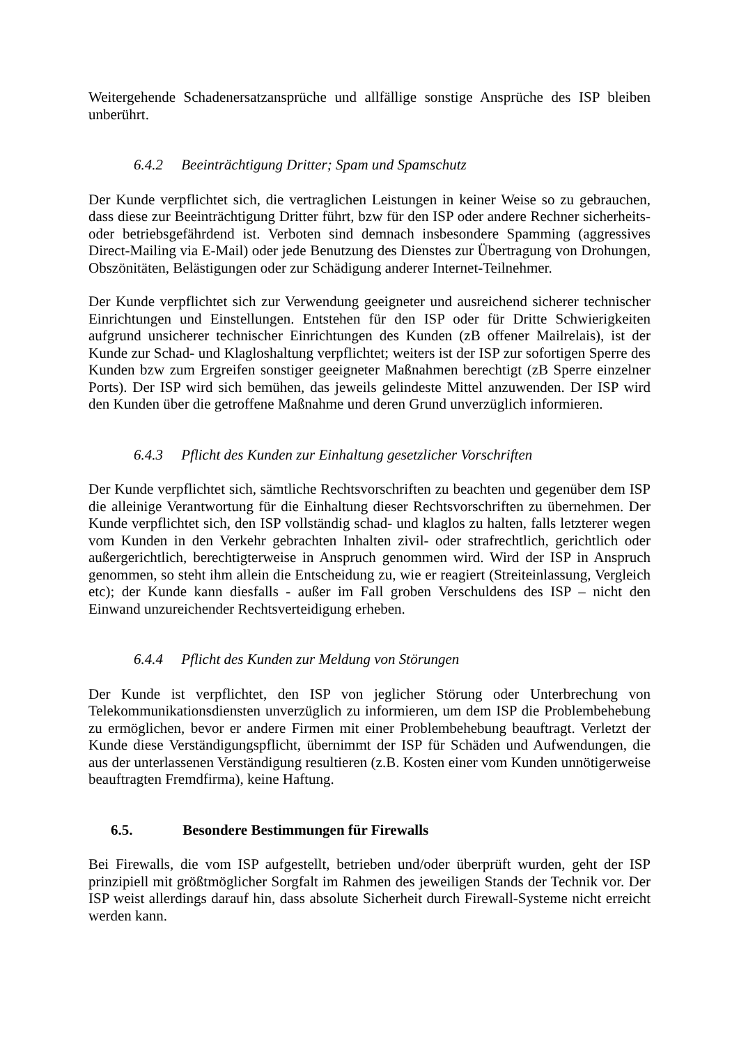Weitergehende Schadenersatzansprüche und allfällige sonstige Ansprüche des ISP bleiben unberührt.
6.4.2 Beeinträchtigung Dritter; Spam und Spamschutz
Der Kunde verpflichtet sich, die vertraglichen Leistungen in keiner Weise so zu gebrauchen, dass diese zur Beeinträchtigung Dritter führt, bzw für den ISP oder andere Rechner sicherheits- oder betriebsgefährdend ist. Verboten sind demnach insbesondere Spamming (aggressives Direct-Mailing via E-Mail) oder jede Benutzung des Dienstes zur Übertragung von Drohungen, Obszönitäten, Belästigungen oder zur Schädigung anderer Internet-Teilnehmer.
Der Kunde verpflichtet sich zur Verwendung geeigneter und ausreichend sicherer technischer Einrichtungen und Einstellungen. Entstehen für den ISP oder für Dritte Schwierigkeiten aufgrund unsicherer technischer Einrichtungen des Kunden (zB offener Mailrelais), ist der Kunde zur Schad- und Klagloshaltung verpflichtet; weiters ist der ISP zur sofortigen Sperre des Kunden bzw zum Ergreifen sonstiger geeigneter Maßnahmen berechtigt (zB Sperre einzelner Ports). Der ISP wird sich bemühen, das jeweils gelindeste Mittel anzuwenden. Der ISP wird den Kunden über die getroffene Maßnahme und deren Grund unverzüglich informieren.
6.4.3 Pflicht des Kunden zur Einhaltung gesetzlicher Vorschriften
Der Kunde verpflichtet sich, sämtliche Rechtsvorschriften zu beachten und gegenüber dem ISP die alleinige Verantwortung für die Einhaltung dieser Rechtsvorschriften zu übernehmen. Der Kunde verpflichtet sich, den ISP vollständig schad- und klaglos zu halten, falls letzterer wegen vom Kunden in den Verkehr gebrachten Inhalten zivil- oder strafrechtlich, gerichtlich oder außergerichtlich, berechtigterweise in Anspruch genommen wird. Wird der ISP in Anspruch genommen, so steht ihm allein die Entscheidung zu, wie er reagiert (Streiteinlassung, Vergleich etc); der Kunde kann diesfalls - außer im Fall groben Verschuldens des ISP – nicht den Einwand unzureichender Rechtsverteidigung erheben.
6.4.4 Pflicht des Kunden zur Meldung von Störungen
Der Kunde ist verpflichtet, den ISP von jeglicher Störung oder Unterbrechung von Telekommunikationsdiensten unverzüglich zu informieren, um dem ISP die Problembehebung zu ermöglichen, bevor er andere Firmen mit einer Problembehebung beauftragt. Verletzt der Kunde diese Verständigungspflicht, übernimmt der ISP für Schäden und Aufwendungen, die aus der unterlassenen Verständigung resultieren (z.B. Kosten einer vom Kunden unnötigerweise beauftragten Fremdfirma), keine Haftung.
6.5. Besondere Bestimmungen für Firewalls
Bei Firewalls, die vom ISP aufgestellt, betrieben und/oder überprüft wurden, geht der ISP prinzipiell mit größtmöglicher Sorgfalt im Rahmen des jeweiligen Stands der Technik vor. Der ISP weist allerdings darauf hin, dass absolute Sicherheit durch Firewall-Systeme nicht erreicht werden kann.